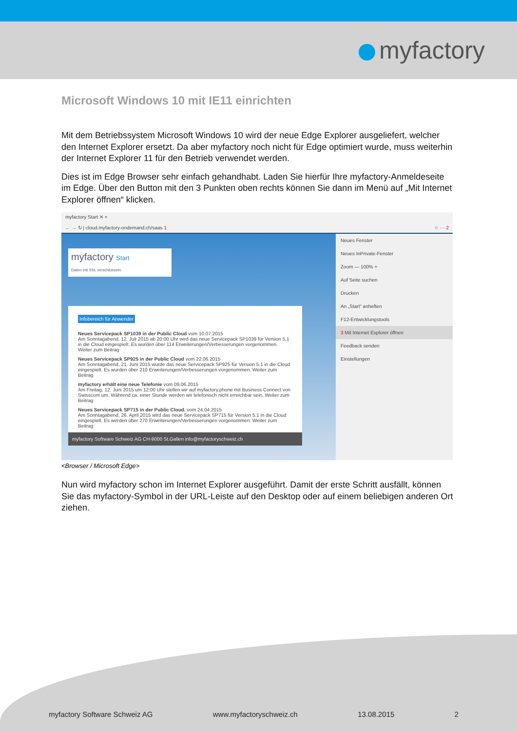myfactory
Microsoft Windows 10 mit IE11 einrichten
Mit dem Betriebssystem Microsoft Windows 10 wird der neue Edge Explorer ausgeliefert, welcher den Internet Explorer ersetzt. Da aber myfactory noch nicht für Edge optimiert wurde, muss weiterhin der Internet Explorer 11 für den Betrieb verwendet werden.
Dies ist im Edge Browser sehr einfach gehandhabt. Laden Sie hierfür Ihre myfactory-Anmeldeseite im Edge. Über den Button mit den 3 Punkten oben rechts können Sie dann im Menü auf „Mit Internet Explorer öffnen“ klicken.
myfactory Start ✕ +
← → ↻ | cloud.myfactory-ondemand.ch/saas 1 ☆ ··· 2
myfactory Start
Daten mit SSL verschlüsseln
Infobereich für Anwender
Neues Servicepack SP1039 in der Public Cloud vom 10.07.2015
Am Sonntagabend, 12. Juli 2015 ab 20:00 Uhr wird das neue Servicepack SP1039 für Version 5.1 in die Cloud eingespielt. Es wurden über 114 Erweiterungen/Verbesserungen vorgenommen. Weiter zum Beitrag
Neues Servicepack SP925 in der Public Cloud vom 22.06.2015
Am Sonntagabend, 21. Juni 2015 wurde das neue Servicepack SP925 für Version 5.1 in die Cloud eingespielt. Es wurden über 210 Erweiterungen/Verbesserungen vorgenommen. Weiter zum Beitrag
myfactory erhält eine neue Telefonie vom 09.06.2015
Am Freitag, 12. Juni 2015 um 12:00 Uhr stellen wir auf myfactory.phone mit Business Connect von Swisscom um. Während ca. einer Stunde werden wir telefonisch nicht erreichbar sein. Weiter zum Beitrag
Neues Servicepack SP715 in der Public Cloud. vom 24.04.2015
Am Sonntagabend, 26. April 2015 wird das neue Servicepack SP715 für Version 5.1 in die Cloud eingespielt. Es werden über 270 Erweiterungen/Verbesserungen vorgenommen. Weiter zum Beitrag
myfactory Software Schweiz AG CH-9000 St.Gallen info@myfactoryschweiz.ch
Neues Fenster
Neues InPrivate-Fenster
Zoom — 100% +
Auf Seite suchen
Drucken
An „Start“ anheften
F12-Entwicklungstools
3 Mit Internet Explorer öffnen
Feedback senden
Einstellungen
<Browser / Microsoft Edge>
Nun wird myfactory schon im Internet Explorer ausgeführt. Damit der erste Schritt ausfällt, können Sie das myfactory-Symbol in der URL-Leiste auf den Desktop oder auf einem beliebigen anderen Ort ziehen.
myfactory Software Schweiz AG www.myfactoryschweiz.ch 13.08.2015 2